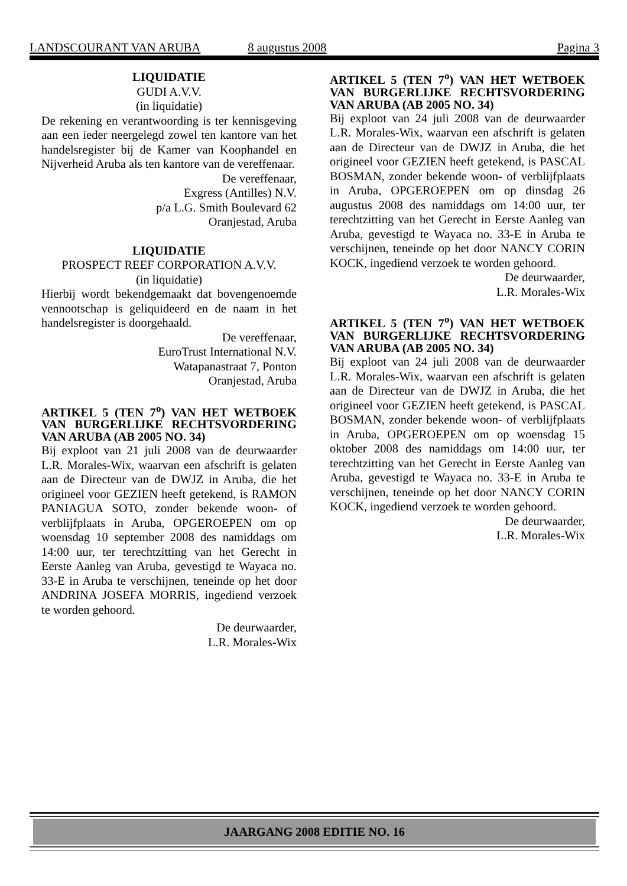LANDSCOURANT VAN ARUBA 8 augustus 2008 Pagina 3
LIQUIDATIE
GUDI A.V.V.
(in liquidatie)
De rekening en verantwoording is ter kennisgeving aan een ieder neergelegd zowel ten kantore van het handelsregister bij de Kamer van Koophandel en Nijverheid Aruba als ten kantore van de vereffenaar.
De vereffenaar,
Exgress (Antilles) N.V.
p/a L.G. Smith Boulevard 62
Oranjestad, Aruba
LIQUIDATIE
PROSPECT REEF CORPORATION A.V.V.
(in liquidatie)
Hierbij wordt bekendgemaakt dat bovengenoemde vennootschap is geliquideerd en de naam in het handelsregister is doorgehaald.
De vereffenaar,
EuroTrust International N.V.
Watapanastraat 7, Ponton
Oranjestad, Aruba
ARTIKEL 5 (TEN 7<sup>o</sup>) VAN HET WETBOEK VAN BURGERLIJKE RECHTSVORDERING VAN ARUBA (AB 2005 NO. 34)
Bij exploot van 21 juli 2008 van de deurwaarder L.R. Morales-Wix, waarvan een afschrift is gelaten aan de Directeur van de DWJZ in Aruba, die het origineel voor GEZIEN heeft getekend, is RAMON PANIAGUA SOTO, zonder bekende woon- of verblijfplaats in Aruba, OPGEROEPEN om op woensdag 10 september 2008 des namiddags om 14:00 uur, ter terechtzitting van het Gerecht in Eerste Aanleg van Aruba, gevestigd te Wayaca no. 33-E in Aruba te verschijnen, teneinde op het door ANDRINA JOSEFA MORRIS, ingediend verzoek te worden gehoord.
De deurwaarder,
L.R. Morales-Wix
ARTIKEL 5 (TEN 7<sup>o</sup>) VAN HET WETBOEK VAN BURGERLIJKE RECHTSVORDERING VAN ARUBA (AB 2005 NO. 34)
Bij exploot van 24 juli 2008 van de deurwaarder L.R. Morales-Wix, waarvan een afschrift is gelaten aan de Directeur van de DWJZ in Aruba, die het origineel voor GEZIEN heeft getekend, is PASCAL BOSMAN, zonder bekende woon- of verblijfplaats in Aruba, OPGEROEPEN om op dinsdag 26 augustus 2008 des namiddags om 14:00 uur, ter terechtzitting van het Gerecht in Eerste Aanleg van Aruba, gevestigd te Wayaca no. 33-E in Aruba te verschijnen, teneinde op het door NANCY CORIN KOCK, ingediend verzoek te worden gehoord.
De deurwaarder,
L.R. Morales-Wix
ARTIKEL 5 (TEN 7<sup>o</sup>) VAN HET WETBOEK VAN BURGERLIJKE RECHTSVORDERING VAN ARUBA (AB 2005 NO. 34)
Bij exploot van 24 juli 2008 van de deurwaarder L.R. Morales-Wix, waarvan een afschrift is gelaten aan de Directeur van de DWJZ in Aruba, die het origineel voor GEZIEN heeft getekend, is PASCAL BOSMAN, zonder bekende woon- of verblijfplaats in Aruba, OPGEROEPEN om op woensdag 15 oktober 2008 des namiddags om 14:00 uur, ter terechtzitting van het Gerecht in Eerste Aanleg van Aruba, gevestigd te Wayaca no. 33-E in Aruba te verschijnen, teneinde op het door NANCY CORIN KOCK, ingediend verzoek te worden gehoord.
De deurwaarder,
L.R. Morales-Wix
JAARGANG 2008 EDITIE NO. 16